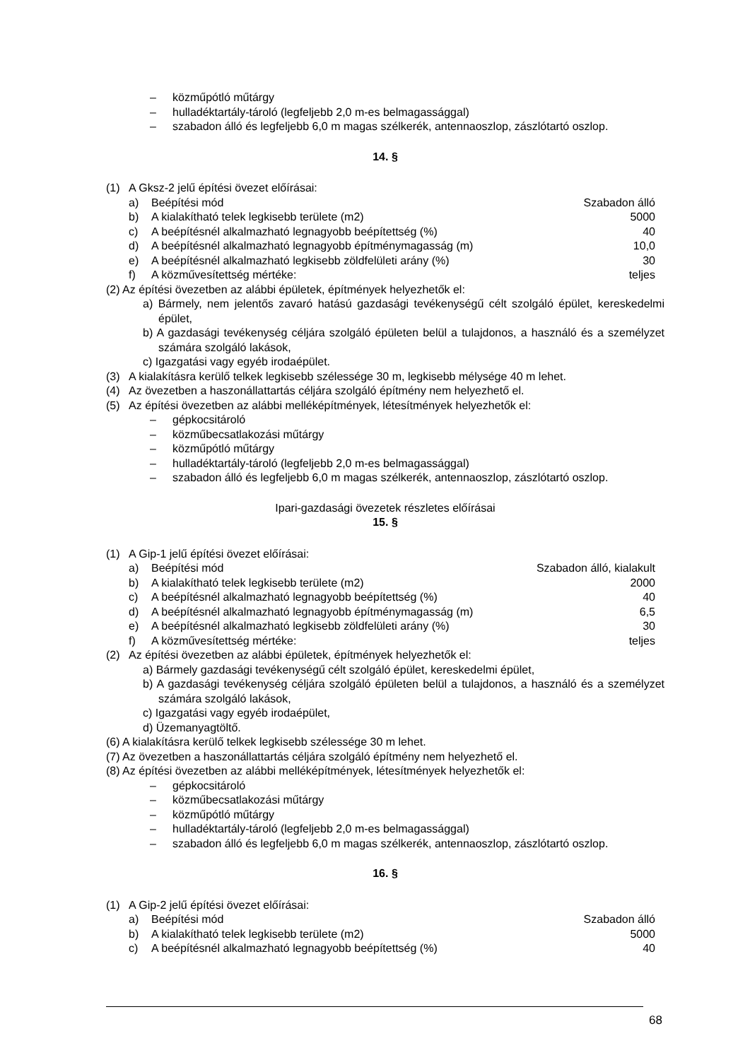– közműpótló műtárgy
– hulladéktartály-tároló (legfeljebb 2,0 m-es belmagassággal)
– szabadon álló és legfeljebb 6,0 m magas szélkerék, antennaoszlop, zászlótartó oszlop.
14. §
(1) A Gksz-2 jelű építési övezet előírásai:
| a) | Beépítési mód | Szabadon álló |
| b) | A kialakítható telek legkisebb területe (m2) | 5000 |
| c) | A beépítésnél alkalmazható legnagyobb beépítettség (%) | 40 |
| d) | A beépítésnél alkalmazható legnagyobb építménymagasság (m) | 10,0 |
| e) | A beépítésnél alkalmazható legkisebb zöldfelületi arány (%) | 30 |
| f) | A közművesítettség mértéke: | teljes |
(2) Az építési övezetben az alábbi épületek, építmények helyezhetők el:
a) Bármely, nem jelentős zavaró hatású gazdasági tevékenységű célt szolgáló épület, kereskedelmi épület,
b) A gazdasági tevékenység céljára szolgáló épületen belül a tulajdonos, a használó és a személyzet számára szolgáló lakások,
c) Igazgatási vagy egyéb irodaépület.
(3) A kialakításra kerülő telkek legkisebb szélessége 30 m, legkisebb mélysége 40 m lehet.
(4) Az övezetben a haszonállattartás céljára szolgáló építmény nem helyezhető el.
(5) Az építési övezetben az alábbi melléképítmények, létesítmények helyezhetők el:
– gépkocsitároló
– közműbecsatlakozási műtárgy
– közműpótló műtárgy
– hulladéktartály-tároló (legfeljebb 2,0 m-es belmagassággal)
– szabadon álló és legfeljebb 6,0 m magas szélkerék, antennaoszlop, zászlótartó oszlop.
Ipari-gazdasági övezetek részletes előírásai
15. §
(1) A Gip-1 jelű építési övezet előírásai:
| a) | Beépítési mód | Szabadon álló, kialakult |
| b) | A kialakítható telek legkisebb területe (m2) | 2000 |
| c) | A beépítésnél alkalmazható legnagyobb beépítettség (%) | 40 |
| d) | A beépítésnél alkalmazható legnagyobb építménymagasság (m) | 6,5 |
| e) | A beépítésnél alkalmazható legkisebb zöldfelületi arány (%) | 30 |
| f) | A közművesítettség mértéke: | teljes |
(2) Az építési övezetben az alábbi épületek, építmények helyezhetők el:
a) Bármely gazdasági tevékenységű célt szolgáló épület, kereskedelmi épület,
b) A gazdasági tevékenység céljára szolgáló épületen belül a tulajdonos, a használó és a személyzet számára szolgáló lakások,
c) Igazgatási vagy egyéb irodaépület,
d) Üzemanyagtöltő.
(6) A kialakításra kerülő telkek legkisebb szélessége 30 m lehet.
(7) Az övezetben a haszonállattartás céljára szolgáló építmény nem helyezhető el.
(8) Az építési övezetben az alábbi melléképítmények, létesítmények helyezhetők el:
– gépkocsitároló
– közműbecsatlakozási műtárgy
– közműpótló műtárgy
– hulladéktartály-tároló (legfeljebb 2,0 m-es belmagassággal)
– szabadon álló és legfeljebb 6,0 m magas szélkerék, antennaoszlop, zászlótartó oszlop.
16. §
(1) A Gip-2 jelű építési övezet előírásai:
| a) | Beépítési mód | Szabadon álló |
| b) | A kialakítható telek legkisebb területe (m2) | 5000 |
| c) | A beépítésnél alkalmazható legnagyobb beépítettség (%) | 40 |
68